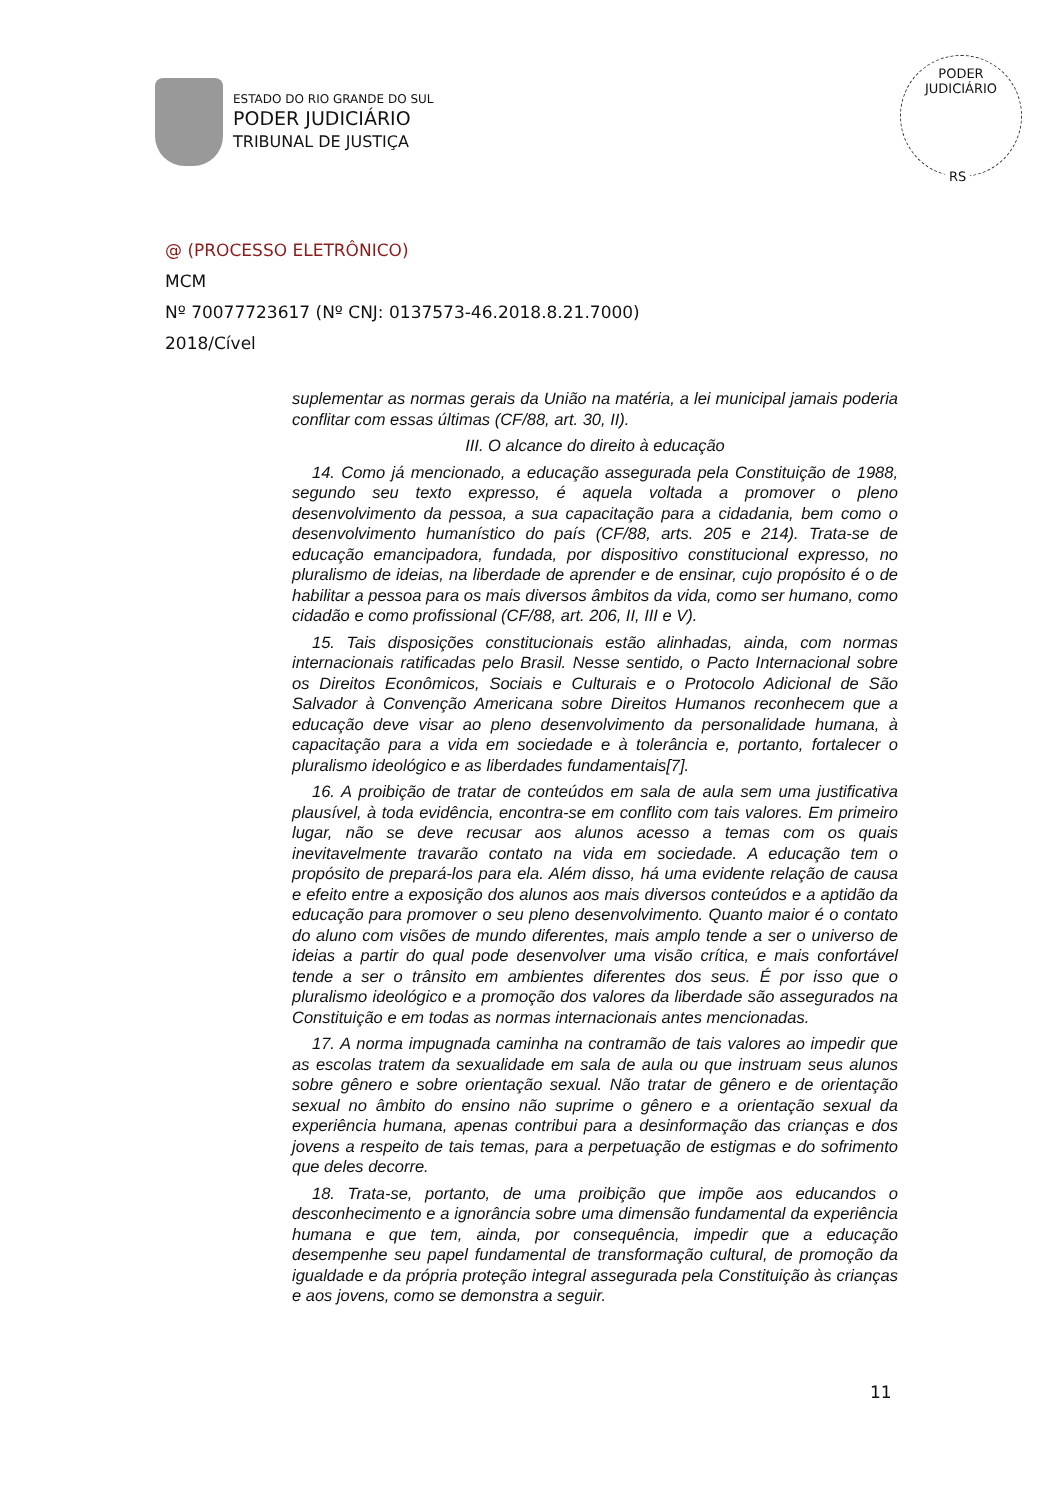ESTADO DO RIO GRANDE DO SUL
PODER JUDICIÁRIO
TRIBUNAL DE JUSTIÇA
PODER JUDICIÁRIO
RS
@ (PROCESSO ELETRÔNICO)
MCM
Nº 70077723617 (Nº CNJ: 0137573-46.2018.8.21.7000)
2018/Cível
suplementar as normas gerais da União na matéria, a lei municipal jamais poderia conflitar com essas últimas (CF/88, art. 30, II).
III. O alcance do direito à educação
14. Como já mencionado, a educação assegurada pela Constituição de 1988, segundo seu texto expresso, é aquela voltada a promover o pleno desenvolvimento da pessoa, a sua capacitação para a cidadania, bem como o desenvolvimento humanístico do país (CF/88, arts. 205 e 214). Trata-se de educação emancipadora, fundada, por dispositivo constitucional expresso, no pluralismo de ideias, na liberdade de aprender e de ensinar, cujo propósito é o de habilitar a pessoa para os mais diversos âmbitos da vida, como ser humano, como cidadão e como profissional (CF/88, art. 206, II, III e V).
15. Tais disposições constitucionais estão alinhadas, ainda, com normas internacionais ratificadas pelo Brasil. Nesse sentido, o Pacto Internacional sobre os Direitos Econômicos, Sociais e Culturais e o Protocolo Adicional de São Salvador à Convenção Americana sobre Direitos Humanos reconhecem que a educação deve visar ao pleno desenvolvimento da personalidade humana, à capacitação para a vida em sociedade e à tolerância e, portanto, fortalecer o pluralismo ideológico e as liberdades fundamentais[7].
16. A proibição de tratar de conteúdos em sala de aula sem uma justificativa plausível, à toda evidência, encontra-se em conflito com tais valores. Em primeiro lugar, não se deve recusar aos alunos acesso a temas com os quais inevitavelmente travarão contato na vida em sociedade. A educação tem o propósito de prepará-los para ela. Além disso, há uma evidente relação de causa e efeito entre a exposição dos alunos aos mais diversos conteúdos e a aptidão da educação para promover o seu pleno desenvolvimento. Quanto maior é o contato do aluno com visões de mundo diferentes, mais amplo tende a ser o universo de ideias a partir do qual pode desenvolver uma visão crítica, e mais confortável tende a ser o trânsito em ambientes diferentes dos seus. É por isso que o pluralismo ideológico e a promoção dos valores da liberdade são assegurados na Constituição e em todas as normas internacionais antes mencionadas.
17. A norma impugnada caminha na contramão de tais valores ao impedir que as escolas tratem da sexualidade em sala de aula ou que instruam seus alunos sobre gênero e sobre orientação sexual. Não tratar de gênero e de orientação sexual no âmbito do ensino não suprime o gênero e a orientação sexual da experiência humana, apenas contribui para a desinformação das crianças e dos jovens a respeito de tais temas, para a perpetuação de estigmas e do sofrimento que deles decorre.
18. Trata-se, portanto, de uma proibição que impõe aos educandos o desconhecimento e a ignorância sobre uma dimensão fundamental da experiência humana e que tem, ainda, por consequência, impedir que a educação desempenhe seu papel fundamental de transformação cultural, de promoção da igualdade e da própria proteção integral assegurada pela Constituição às crianças e aos jovens, como se demonstra a seguir.
11